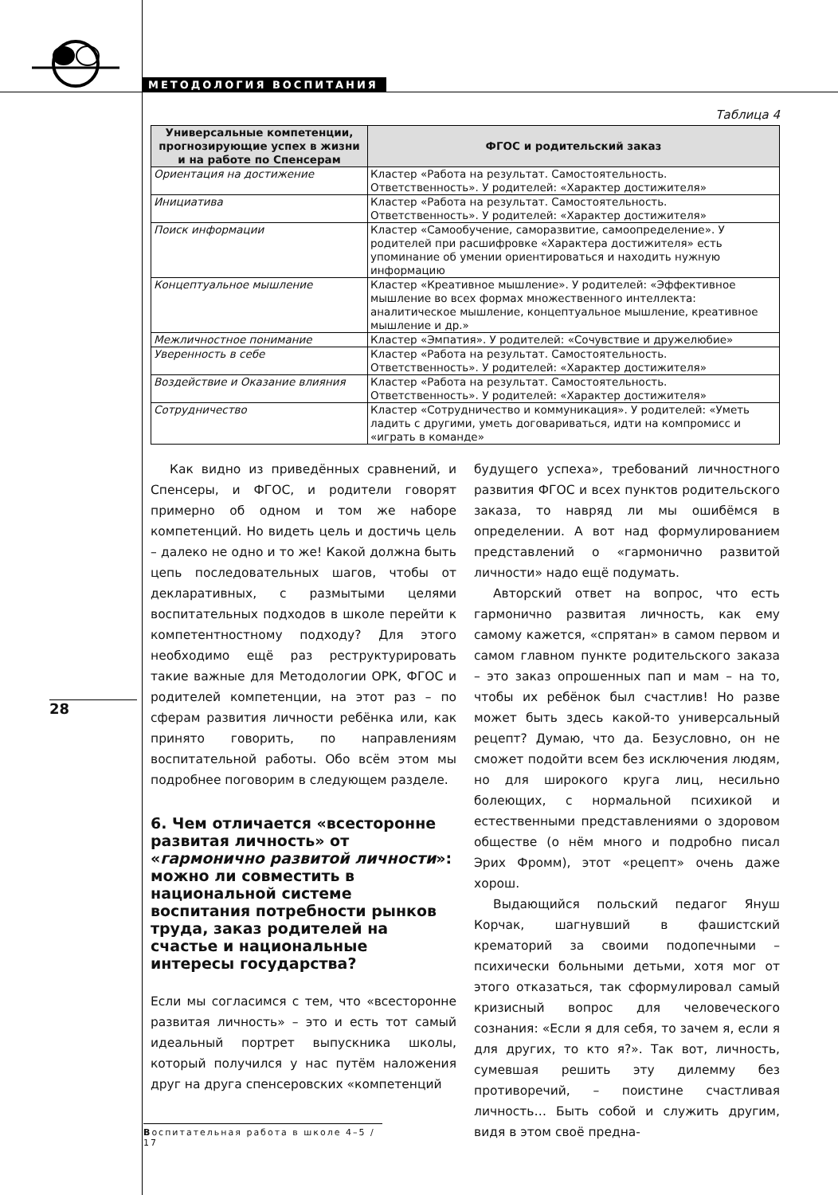МЕТОДОЛОГИЯ ВОСПИТАНИЯ
Таблица 4
| Универсальные компетенции, прогнозирующие успех в жизни и на работе по Спенсерам | ФГОС и родительский заказ |
| --- | --- |
| Ориентация на достижение | Кластер «Работа на результат. Самостоятельность. Ответственность». У родителей: «Характер достижителя» |
| Инициатива | Кластер «Работа на результат. Самостоятельность. Ответственность». У родителей: «Характер достижителя» |
| Поиск информации | Кластер «Самообучение, саморазвитие, самоопределение». У родителей при расшифровке «Характера достижителя» есть упоминание об умении ориентироваться и находить нужную информацию |
| Концептуальное мышление | Кластер «Креативное мышление». У родителей: «Эффективное мышление во всех формах множественного интеллекта: аналитическое мышление, концептуальное мышление, креативное мышление и др.» |
| Межличностное понимание | Кластер «Эмпатия». У родителей: «Сочувствие и дружелюбие» |
| Уверенность в себе | Кластер «Работа на результат. Самостоятельность. Ответственность». У родителей: «Характер достижителя» |
| Воздействие и Оказание влияния | Кластер «Работа на результат. Самостоятельность. Ответственность». У родителей: «Характер достижителя» |
| Сотрудничество | Кластер «Сотрудничество и коммуникация». У родителей: «Уметь ладить с другими, уметь договариваться, идти на компромисс и «играть в команде» |
Как видно из приведённых сравнений, и Спенсеры, и ФГОС, и родители говорят примерно об одном и том же наборе компетенций. Но видеть цель и достичь цель – далеко не одно и то же! Какой должна быть цепь последовательных шагов, чтобы от декларативных, с размытыми целями воспитательных подходов в школе перейти к компетентностному подходу? Для этого необходимо ещё раз реструктурировать такие важные для Методологии ОРК, ФГОС и родителей компетенции, на этот раз – по сферам развития личности ребёнка или, как принято говорить, по направлениям воспитательной работы. Обо всём этом мы подробнее поговорим в следующем разделе.
6. Чем отличается «всесторонне развитая личность» от «гармонично развитой личности»: можно ли совместить в национальной системе воспитания потребности рынков труда, заказ родителей на счастье и национальные интересы государства?
Если мы согласимся с тем, что «всесторонне развитая личность» – это и есть тот самый идеальный портрет выпускника школы, который получился у нас путём наложения друг на друга спенсеровских «компетенций
будущего успеха», требований личностного развития ФГОС и всех пунктов родительского заказа, то навряд ли мы ошибёмся в определении. А вот над формулированием представлений о «гармонично развитой личности» надо ещё подумать.
Авторский ответ на вопрос, что есть гармонично развитая личность, как ему самому кажется, «спрятан» в самом первом и самом главном пункте родительского заказа – это заказ опрошенных пап и мам – на то, чтобы их ребёнок был счастлив! Но разве может быть здесь какой-то универсальный рецепт? Думаю, что да. Безусловно, он не сможет подойти всем без исключения людям, но для широкого круга лиц, несильно болеющих, с нормальной психикой и естественными представлениями о здоровом обществе (о нём много и подробно писал Эрих Фромм), этот «рецепт» очень даже хорош.
Выдающийся польский педагог Януш Корчак, шагнувший в фашистский крематорий за своими подопечными – психически больными детьми, хотя мог от этого отказаться, так сформулировал самый кризисный вопрос для человеческого сознания: «Если я для себя, то зачем я, если я для других, то кто я?». Так вот, личность, сумевшая решить эту дилемму без противоречий, – поистине счастливая личность… Быть собой и служить другим, видя в этом своё предна-
28
Воспитательная работа в школе 4–5 / 17